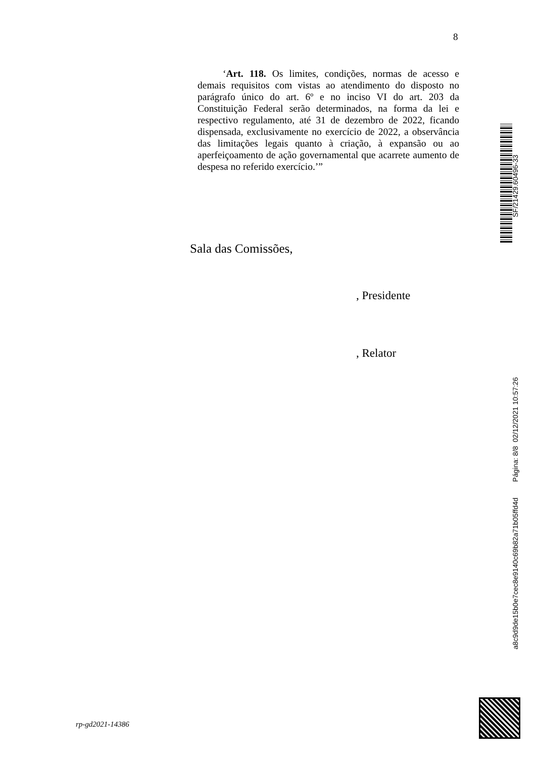8
‘Art. 118. Os limites, condições, normas de acesso e demais requisitos com vistas ao atendimento do disposto no parágrafo único do art. 6º e no inciso VI do art. 203 da Constituição Federal serão determinados, na forma da lei e respectivo regulamento, até 31 de dezembro de 2022, ficando dispensada, exclusivamente no exercício de 2022, a observância das limitações legais quanto à criação, à expansão ou ao aperfeiçoamento de ação governamental que acarrete aumento de despesa no referido exercício.’”
Sala das Comissões,
, Presidente
, Relator
rp-gd2021-14386
SF/21429.60496-33
a8c9d9de15b0e7cec8e9140c69b82a71b05ffd4d Página: 8/8 02/12/2021 10:57:26